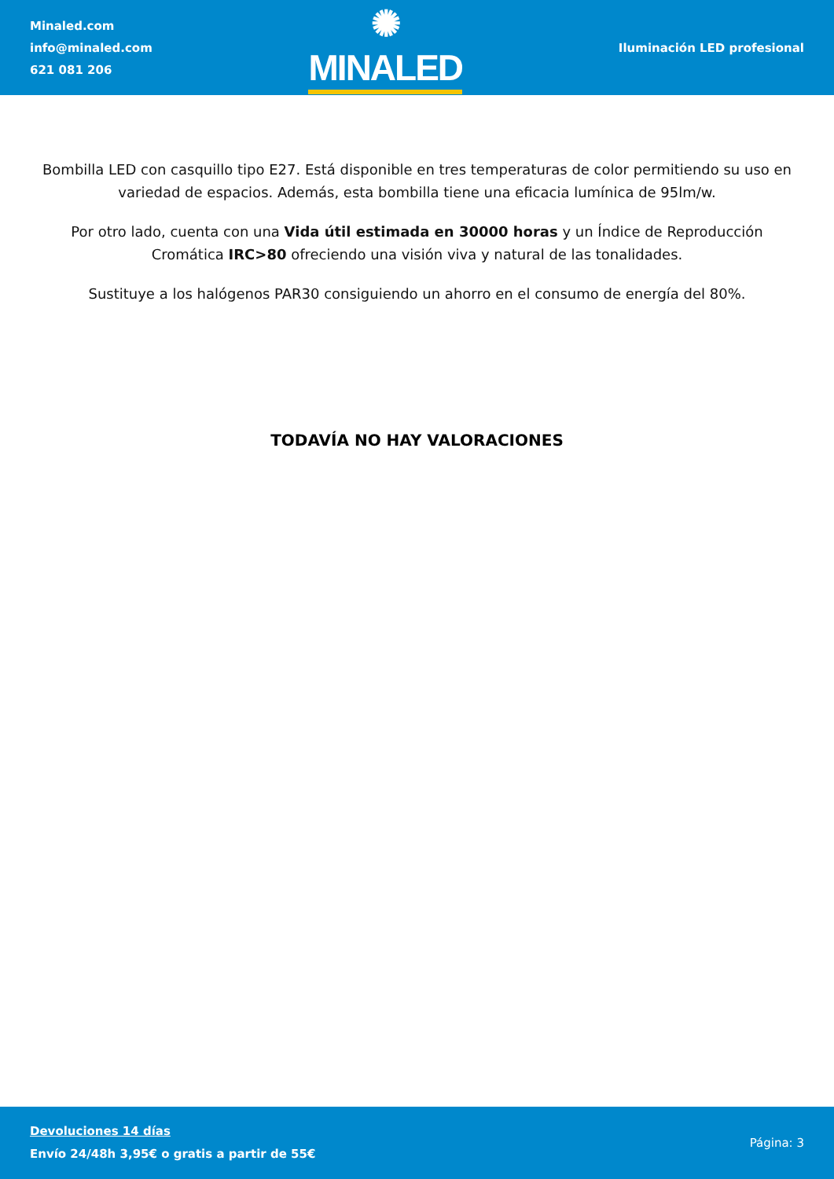Minaled.com
info@minaled.com
621 081 206
✺ MINALED
Iluminación LED profesional
Bombilla LED con casquillo tipo E27. Está disponible en tres temperaturas de color permitiendo su uso en variedad de espacios. Además, esta bombilla tiene una eficacia lumínica de 95lm/w.
Por otro lado, cuenta con una Vida útil estimada en 30000 horas y un Índice de Reproducción Cromática IRC>80 ofreciendo una visión viva y natural de las tonalidades.
Sustituye a los halógenos PAR30 consiguiendo un ahorro en el consumo de energía del 80%.
TODAVÍA NO HAY VALORACIONES
Devoluciones 14 días
Envío 24/48h 3,95€ o gratis a partir de 55€
Página: 3